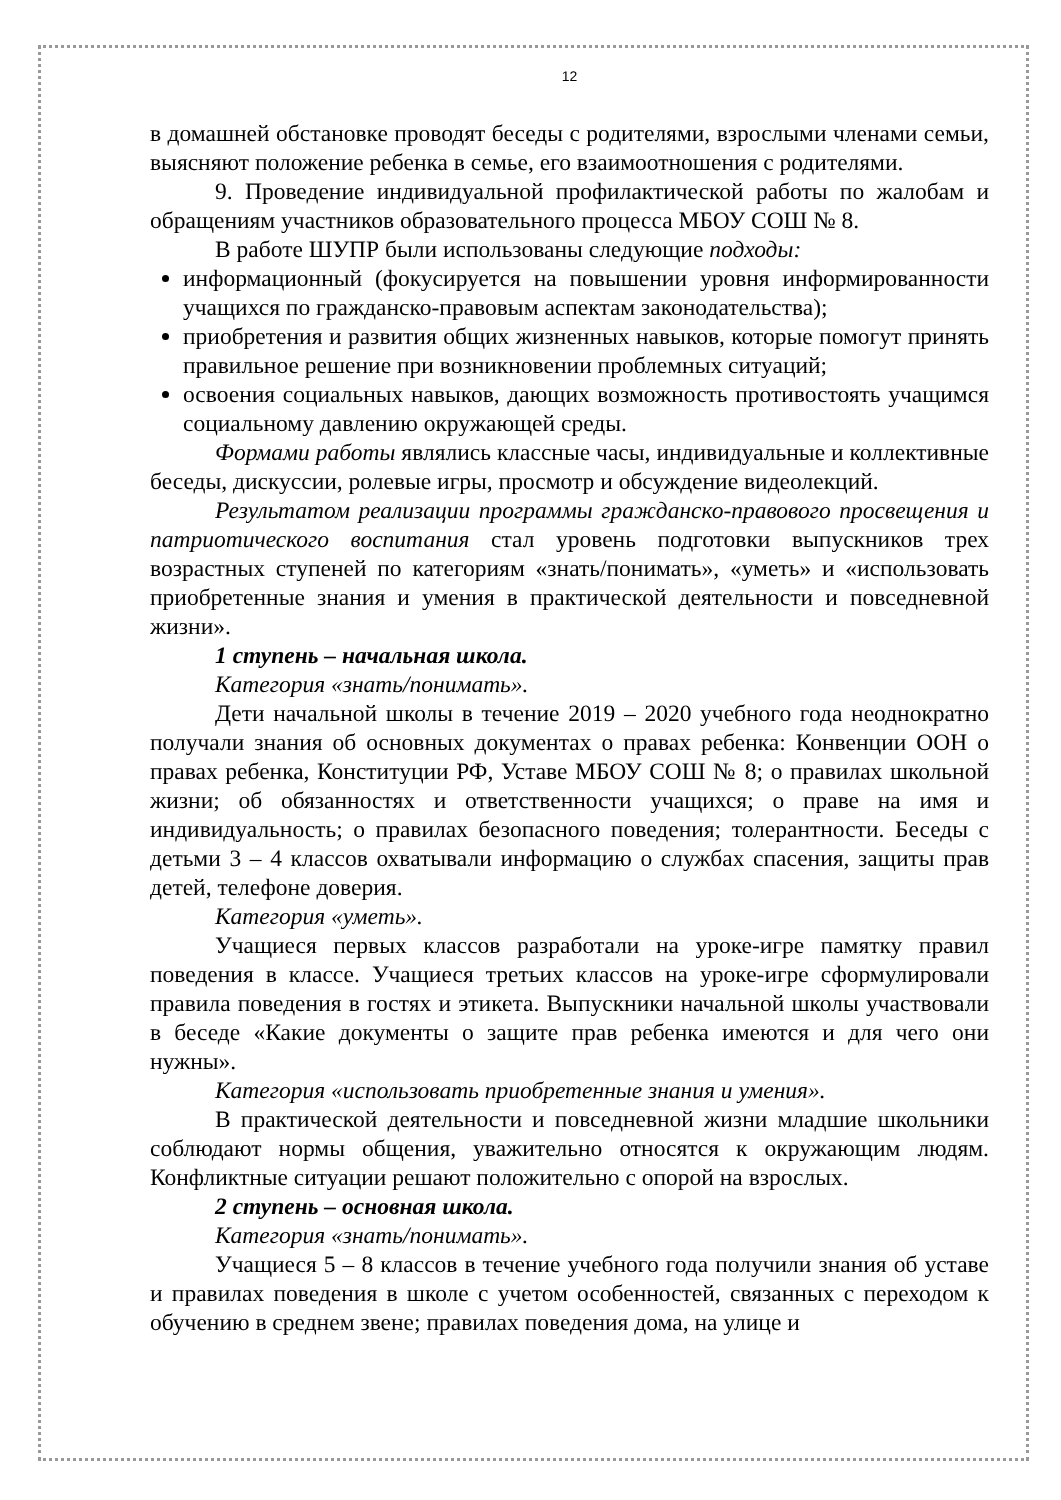12
в домашней обстановке проводят беседы с родителями, взрослыми членами семьи, выясняют положение ребенка в семье, его взаимоотношения с родителями.
9. Проведение индивидуальной профилактической работы по жалобам и обращениям участников образовательного процесса МБОУ СОШ № 8.
В работе ШУПР были использованы следующие подходы:
информационный (фокусируется на повышении уровня информированности учащихся по гражданско-правовым аспектам законодательства);
приобретения и развития общих жизненных навыков, которые помогут принять правильное решение при возникновении проблемных ситуаций;
освоения социальных навыков, дающих возможность противостоять учащимся социальному давлению окружающей среды.
Формами работы являлись классные часы, индивидуальные и коллективные беседы, дискуссии, ролевые игры, просмотр и обсуждение видеолекций.
Результатом реализации программы гражданско-правового просвещения и патриотического воспитания стал уровень подготовки выпускников трех возрастных ступеней по категориям «знать/понимать», «уметь» и «использовать приобретенные знания и умения в практической деятельности и повседневной жизни».
1 ступень – начальная школа.
Категория «знать/понимать».
Дети начальной школы в течение 2019 – 2020 учебного года неоднократно получали знания об основных документах о правах ребенка: Конвенции ООН о правах ребенка, Конституции РФ, Уставе МБОУ СОШ № 8; о правилах школьной жизни; об обязанностях и ответственности учащихся; о праве на имя и индивидуальность; о правилах безопасного поведения; толерантности. Беседы с детьми 3 – 4 классов охватывали информацию о службах спасения, защиты прав детей, телефоне доверия.
Категория «уметь».
Учащиеся первых классов разработали на уроке-игре памятку правил поведения в классе. Учащиеся третьих классов на уроке-игре сформулировали правила поведения в гостях и этикета. Выпускники начальной школы участвовали в беседе «Какие документы о защите прав ребенка имеются и для чего они нужны».
Категория «использовать приобретенные знания и умения».
В практической деятельности и повседневной жизни младшие школьники соблюдают нормы общения, уважительно относятся к окружающим людям. Конфликтные ситуации решают положительно с опорой на взрослых.
2 ступень – основная школа.
Категория «знать/понимать».
Учащиеся 5 – 8 классов в течение учебного года получили знания об уставе и правилах поведения в школе с учетом особенностей, связанных с переходом к обучению в среднем звене; правилах поведения дома, на улице и